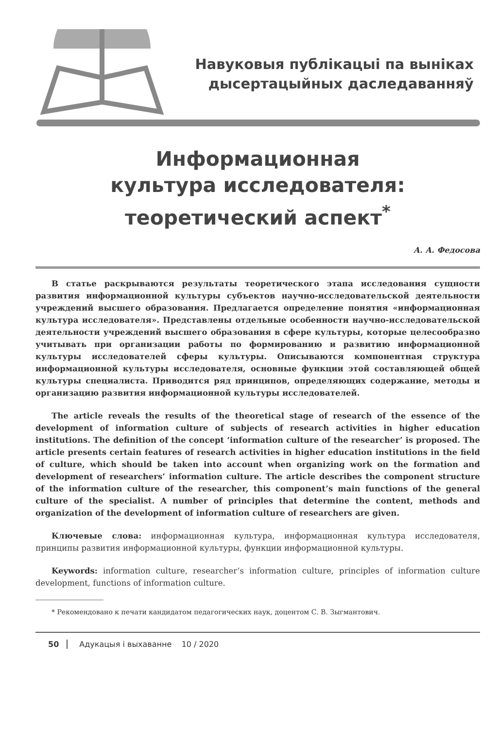Навуковыя публікацыі па выніках
дысертацыйных даследаванняў
Информационная
культура исследователя:
теоретический аспект<sup>*</sup>
А. А. Федосова
В статье раскрываются результаты теоретического этапа исследования сущности развития информационной культуры субъектов научно-исследовательской деятельности учреждений высшего образования. Предлагается определение понятия «информационная культура исследователя». Представлены отдельные особенности научно-исследовательской деятельности учреждений высшего образования в сфере культуры, которые целесообразно учитывать при организации работы по формированию и развитию информационной культуры исследователей сферы культуры. Описываются компонентная структура информационной культуры исследователя, основные функции этой составляющей общей культуры специалиста. Приводится ряд принципов, определяющих содержание, методы и организацию развития информационной культуры исследователей.
The article reveals the results of the theoretical stage of research of the essence of the development of information culture of subjects of research activities in higher education institutions. The definition of the concept ‘information culture of the researcher’ is proposed. The article presents certain features of research activities in higher education institutions in the field of culture, which should be taken into account when organizing work on the formation and development of researchers’ information culture. The article describes the component structure of the information culture of the researcher, this component’s main functions of the general culture of the specialist. A number of principles that determine the content, methods and organization of the development of information culture of researchers are given.
Ключевые слова: информационная культура, информационная культура исследователя, принципы развития информационной культуры, функции информационной культуры.
Keywords: information culture, researcher’s information culture, principles of information culture development, functions of information culture.
* Рекомендовано к печати кандидатом педагогических наук, доцентом С. В. Зыгмантович.
50 Адукацыя і выхаванне 10 / 2020